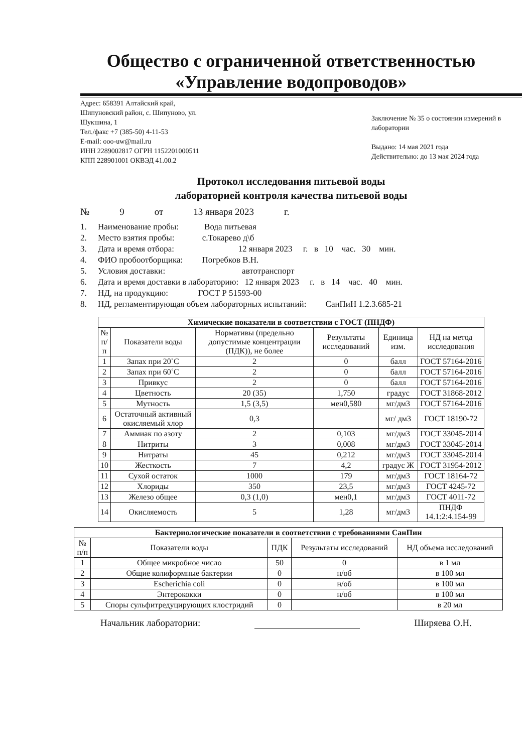Общество с ограниченной ответственностью
«Управление водопроводов»
Адрес: 658391 Алтайский край,
Шипуновский район, с. Шипуново, ул.
Шукшина, 1
Тел./факс +7 (385-50) 4-11-53
E-mail: ooo-uw@mail.ru
ИНН 2289002817 ОГРН 1152201000511
КПП 228901001 ОКВЭД 41.00.2
Заключение № 35 о состоянии измерений в лаборатории
Выдано: 14 мая 2021 года
Действительно: до 13 мая 2024 года
Протокол исследования питьевой воды
лабораторией контроля качества питьевой воды
№ 9 от 13 января 2023 г.
1. Наименование пробы: Вода питьевая
2. Место взятия пробы: с.Токарево д\б
3. Дата и время отбора: 12 января 2023 г. в 10 час. 30 мин.
4. ФИО пробоотборщика: Погребков В.Н.
5. Условия доставки: автотранспорт
6. Дата и время доставки в лабораторию: 12 января 2023 г. в 14 час. 40 мин.
7. НД, на продукцию: ГОСТ Р 51593-00
8. НД, регламентирующая объем лабораторных испытаний: СанПиН 1.2.3.685-21
| Химические показатели в соответствии с ГОСТ (ПНДФ) | | | | | |
| --- | --- | --- | --- | --- | --- |
| № п/п | Показатели воды | Нормативы (предельно допустимые концентрации (ПДК)), не более | Результаты исследований | Единица изм. | НД на метод исследования |
| 1 | Запах при 20˚С | 2 | 0 | балл | ГОСТ 57164-2016 |
| 2 | Запах при 60˚С | 2 | 0 | балл | ГОСТ 57164-2016 |
| 3 | Привкус | 2 | 0 | балл | ГОСТ 57164-2016 |
| 4 | Цветность | 20 (35) | 1,750 | градус | ГОСТ 31868-2012 |
| 5 | Мутность | 1,5 (3,5) | мен0,580 | мг/дм3 | ГОСТ 57164-2016 |
| 6 | Остаточный активный окисляемый хлор | 0,3 | | мг/ дм3 | ГОСТ 18190-72 |
| 7 | Аммиак по азоту | 2 | 0,103 | мг/дм3 | ГОСТ 33045-2014 |
| 8 | Нитриты | 3 | 0,008 | мг/дм3 | ГОСТ 33045-2014 |
| 9 | Нитраты | 45 | 0,212 | мг/дм3 | ГОСТ 33045-2014 |
| 10 | Жесткость | 7 | 4,2 | градус Ж | ГОСТ 31954-2012 |
| 11 | Сухой остаток | 1000 | 179 | мг/дм3 | ГОСТ 18164-72 |
| 12 | Хлориды | 350 | 23,5 | мг/дм3 | ГОСТ 4245-72 |
| 13 | Железо общее | 0,3 (1,0) | мен0,1 | мг/дм3 | ГОСТ 4011-72 |
| 14 | Окисляемость | 5 | 1,28 | мг/дм3 | ПНДФ 14.1:2:4.154-99 |
| Бактериологические показатели в соответствии с требованиями СанПин | | | | |
| --- | --- | --- | --- | --- |
| № п/п | Показатели воды | ПДК | Результаты исследований | НД объема исследований |
| 1 | Общее микробное число | 50 | 0 | в 1 мл |
| 2 | Общие колиформные бактерии | 0 | н/об | в 100 мл |
| 3 | Escherichia coli | 0 | н/об | в 100 мл |
| 4 | Энтерококки | 0 | н/об | в 100 мл |
| 5 | Споры сульфитредуцирующих клостридий | 0 | | в 20 мл |
Начальник лаборатории: Ширяева О.Н.